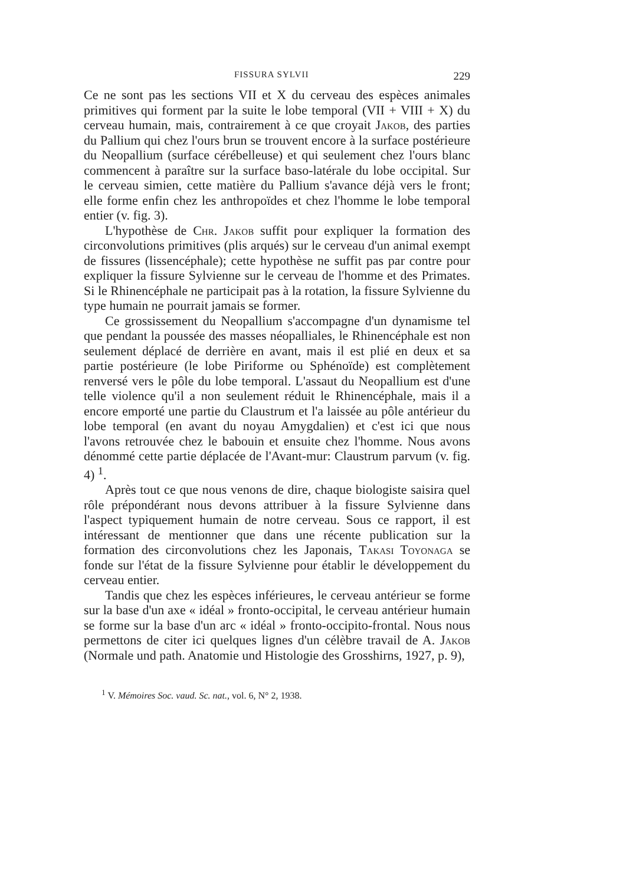FISSURA SYLVII 229
Ce ne sont pas les sections VII et X du cerveau des espèces animales primitives qui forment par la suite le lobe temporal (VII + VIII + X) du cerveau humain, mais, contrairement à ce que croyait Jakob, des parties du Pallium qui chez l'ours brun se trouvent encore à la surface postérieure du Neopallium (surface cérébelleuse) et qui seulement chez l'ours blanc commencent à paraître sur la surface baso-latérale du lobe occipital. Sur le cerveau simien, cette matière du Pallium s'avance déjà vers le front; elle forme enfin chez les anthropoïdes et chez l'homme le lobe temporal entier (v. fig. 3).
L'hypothèse de Chr. Jakob suffit pour expliquer la formation des circonvolutions primitives (plis arqués) sur le cerveau d'un animal exempt de fissures (lissencéphale); cette hypothèse ne suffit pas par contre pour expliquer la fissure Sylvienne sur le cerveau de l'homme et des Primates. Si le Rhinencéphale ne participait pas à la rotation, la fissure Sylvienne du type humain ne pourrait jamais se former.
Ce grossissement du Neopallium s'accompagne d'un dynamisme tel que pendant la poussée des masses néopalliales, le Rhinencéphale est non seulement déplacé de derrière en avant, mais il est plié en deux et sa partie postérieure (le lobe Piriforme ou Sphénoïde) est complètement renversé vers le pôle du lobe temporal. L'assaut du Neopallium est d'une telle violence qu'il a non seulement réduit le Rhinencéphale, mais il a encore emporté une partie du Claustrum et l'a laissée au pôle antérieur du lobe temporal (en avant du noyau Amygdalien) et c'est ici que nous l'avons retrouvée chez le babouin et ensuite chez l'homme. Nous avons dénommé cette partie déplacée de l'Avant-mur: Claustrum parvum (v. fig. 4) <sup>1</sup>.
Après tout ce que nous venons de dire, chaque biologiste saisira quel rôle prépondérant nous devons attribuer à la fissure Sylvienne dans l'aspect typiquement humain de notre cerveau. Sous ce rapport, il est intéressant de mentionner que dans une récente publication sur la formation des circonvolutions chez les Japonais, Takasi Toyonaga se fonde sur l'état de la fissure Sylvienne pour établir le développement du cerveau entier.
Tandis que chez les espèces inférieures, le cerveau antérieur se forme sur la base d'un axe « idéal » fronto-occipital, le cerveau antérieur humain se forme sur la base d'un arc « idéal » fronto-occipito-frontal. Nous nous permettons de citer ici quelques lignes d'un célèbre travail de A. Jakob (Normale und path. Anatomie und Histologie des Grosshirns, 1927, p. 9),
<sup>1</sup> V. Mémoires Soc. vaud. Sc. nat., vol. 6, N° 2, 1938.